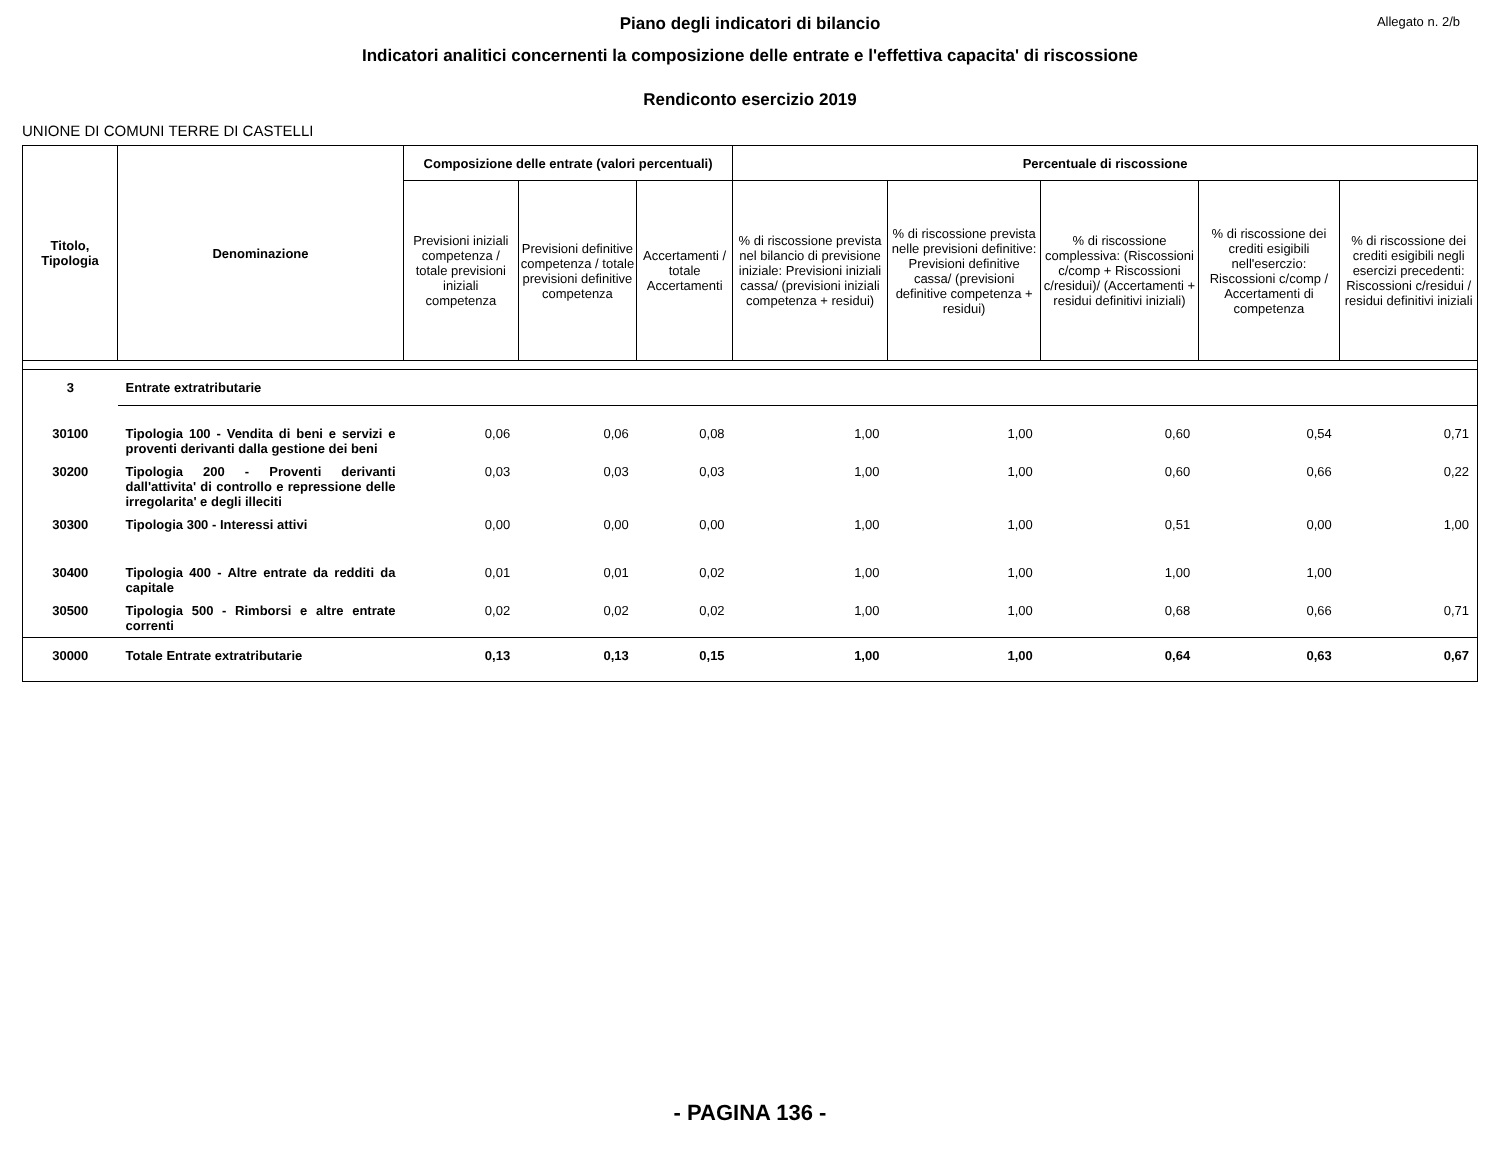Allegato n. 2/b
Piano degli indicatori di bilancio
Indicatori analitici concernenti la composizione delle entrate e l'effettiva capacita' di riscossione
Rendiconto esercizio 2019
UNIONE DI COMUNI TERRE DI CASTELLI
| Titolo, Tipologia | Denominazione | Composizione delle entrate (valori percentuali) | | | Percentuale di riscossione | | | | |
| --- | --- | --- | --- | --- | --- | --- | --- | --- | --- |
| | | Previsioni iniziali competenza / totale previsioni iniziali competenza | Previsioni definitive competenza / totale previsioni definitive competenza | Accertamenti / totale Accertamenti | % di riscossione prevista nel bilancio di previsione iniziale: Previsioni iniziali cassa/ (previsioni iniziali competenza + residui) | % di riscossione prevista nelle previsioni definitive: Previsioni definitive cassa/ (previsioni definitive competenza + residui) | % di riscossione complessiva: (Riscossioni c/comp + Riscossioni c/residui)/ (Accertamenti + residui definitivi iniziali) | % di riscossione dei crediti esigibili nell'eserczio: Riscossioni c/comp / Accertamenti di competenza | % di riscossione dei crediti esigibili negli esercizi precedenti: Riscossioni c/residui / residui definitivi iniziali |
| 3 | Entrate extratributarie | | | | | | | | |
| 30100 | Tipologia 100 - Vendita di beni e servizi e proventi derivanti dalla gestione dei beni | 0,06 | 0,06 | 0,08 | 1,00 | 1,00 | 0,60 | 0,54 | 0,71 |
| 30200 | Tipologia 200 - Proventi derivanti dall'attivita' di controllo e repressione delle irregolarita' e degli illeciti | 0,03 | 0,03 | 0,03 | 1,00 | 1,00 | 0,60 | 0,66 | 0,22 |
| 30300 | Tipologia 300 - Interessi attivi | 0,00 | 0,00 | 0,00 | 1,00 | 1,00 | 0,51 | 0,00 | 1,00 |
| 30400 | Tipologia 400 - Altre entrate da redditi da capitale | 0,01 | 0,01 | 0,02 | 1,00 | 1,00 | 1,00 | 1,00 | |
| 30500 | Tipologia 500 - Rimborsi e altre entrate correnti | 0,02 | 0,02 | 0,02 | 1,00 | 1,00 | 0,68 | 0,66 | 0,71 |
| 30000 | Totale Entrate extratributarie | 0,13 | 0,13 | 0,15 | 1,00 | 1,00 | 0,64 | 0,63 | 0,67 |
- PAGINA 136 -